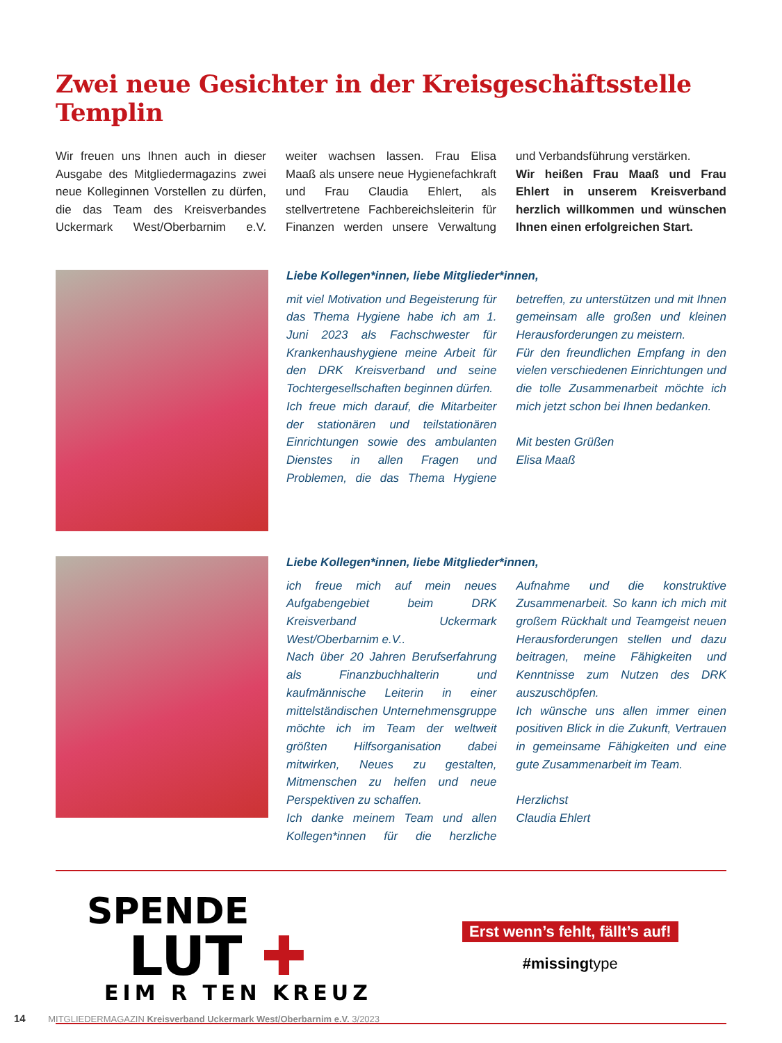Zwei neue Gesichter in der Kreisgeschäftsstelle Templin
Wir freuen uns Ihnen auch in dieser Ausgabe des Mitgliedermagazins zwei neue Kolleginnen Vorstellen zu dürfen, die das Team des Kreisverbandes Uckermark West/Oberbarnim e.V. weiter wachsen lassen. Frau Elisa Maaß als unsere neue Hygienefachkraft und Frau Claudia Ehlert, als stellvertretene Fachbereichsleiterin für Finanzen werden unsere Verwaltung und Verbandsführung verstärken.
Wir heißen Frau Maaß und Frau Ehlert in unserem Kreisverband herzlich willkommen und wünschen Ihnen einen erfolgreichen Start.
Liebe Kollegen*innen, liebe Mitglieder*innen,
mit viel Motivation und Begeisterung für das Thema Hygiene habe ich am 1. Juni 2023 als Fachschwester für Krankenhaushygiene meine Arbeit für den DRK Kreisverband und seine Tochtergesellschaften beginnen dürfen.
Ich freue mich darauf, die Mitarbeiter der stationären und teilstationären Einrichtungen sowie des ambulanten Dienstes in allen Fragen und Problemen, die das Thema Hygiene betreffen, zu unterstützen und mit Ihnen gemeinsam alle großen und kleinen Herausforderungen zu meistern.
Für den freundlichen Empfang in den vielen verschiedenen Einrichtungen und die tolle Zusammenarbeit möchte ich mich jetzt schon bei Ihnen bedanken.
Mit besten Grüßen
Elisa Maaß
Liebe Kollegen*innen, liebe Mitglieder*innen,
ich freue mich auf mein neues Aufgabengebiet beim DRK Kreisverband Uckermark West/Oberbarnim e.V..
Nach über 20 Jahren Berufserfahrung als Finanzbuchhalterin und kaufmännische Leiterin in einer mittelständischen Unternehmensgruppe möchte ich im Team der weltweit größten Hilfsorganisation dabei mitwirken, Neues zu gestalten, Mitmenschen zu helfen und neue Perspektiven zu schaffen.
Ich danke meinem Team und allen Kollegen*innen für die herzliche Aufnahme und die konstruktive Zusammenarbeit. So kann ich mich mit großem Rückhalt und Teamgeist neuen Herausforderungen stellen und dazu beitragen, meine Fähigkeiten und Kenntnisse zum Nutzen des DRK auszuschöpfen.
Ich wünsche uns allen immer einen positiven Blick in die Zukunft, Vertrauen in gemeinsame Fähigkeiten und eine gute Zusammenarbeit im Team.
Herzlichst
Claudia Ehlert
SPENDE
LUT ✚
EIM R TEN KREUZ
Erst wenn’s fehlt, fällt’s auf!
#missingtype
14 MITGLIEDERMAGAZIN Kreisverband Uckermark West/Oberbarnim e.V. 3/2023